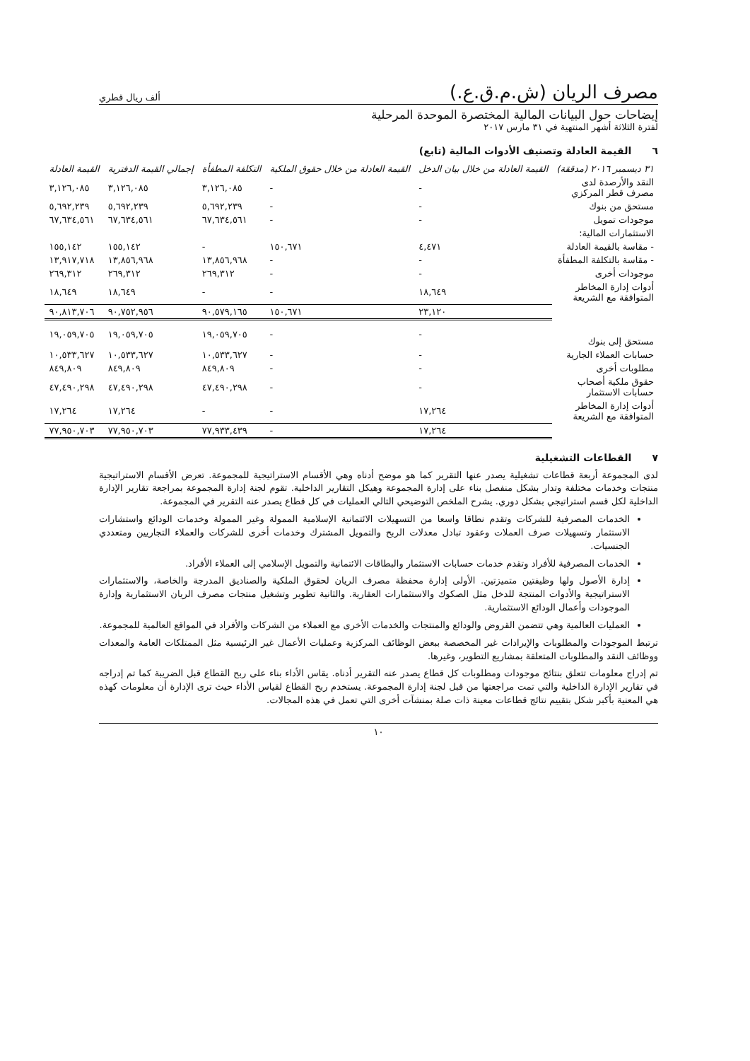مصرف الريان (ش.م.ق.ع.) ألف ريال قطري
إيضاحات حول البيانات المالية المختصرة الموحدة المرحلية
لفترة الثلاثة أشهر المنتهية في ٣١ مارس ٢٠١٧
٦ القيمة العادلة وتصنيف الأدوات المالية (تابع)
| ٣١ ديسمبر ٢٠١٦ (مدققة) | القيمة العادلة من خلال بيان الدخل | القيمة العادلة من خلال حقوق الملكية | التكلفة المطفأة | إجمالي القيمة الدفترية | القيمة العادلة |
| --- | --- | --- | --- | --- | --- |
| النقد والأرصدة لدى مصرف قطر المركزي | - | - | ٣,١٢٦,٠٨٥ | ٣,١٢٦,٠٨٥ | ٣,١٢٦,٠٨٥ |
| مستحق من بنوك | - | - | ٥,٦٩٢,٢٣٩ | ٥,٦٩٢,٢٣٩ | ٥,٦٩٢,٢٣٩ |
| موجودات تمويل | - | - | ٦٧,٦٣٤,٥٦١ | ٦٧,٦٣٤,٥٦١ | ٦٧,٦٣٤,٥٦١ |
| الاستثمارات المالية: | | | | | |
| - مقاسة بالقيمة العادلة | ٤,٤٧١ | ١٥٠,٦٧١ | - | ١٥٥,١٤٢ | ١٥٥,١٤٢ |
| - مقاسة بالتكلفة المطفأة | - | - | ١٣,٨٥٦,٩٦٨ | ١٣,٨٥٦,٩٦٨ | ١٣,٩١٧,٧١٨ |
| موجودات أخرى | - | - | ٢٦٩,٣١٢ | ٢٦٩,٣١٢ | ٢٦٩,٣١٢ |
| أدوات إدارة المخاطر المتوافقة مع الشريعة | ١٨,٦٤٩ | - | - | ١٨,٦٤٩ | ١٨,٦٤٩ |
| | ٢٣,١٢٠ | ١٥٠,٦٧١ | ٩٠,٥٧٩,١٦٥ | ٩٠,٧٥٢,٩٥٦ | ٩٠,٨١٣,٧٠٦ |
| مستحق إلى بنوك | - | - | ١٩,٠٥٩,٧٠٥ | ١٩,٠٥٩,٧٠٥ | ١٩,٠٥٩,٧٠٥ |
| حسابات العملاء الجارية | - | - | ١٠,٥٣٣,٦٢٧ | ١٠,٥٣٣,٦٢٧ | ١٠,٥٣٣,٦٢٧ |
| مطلوبات أخرى | - | - | ٨٤٩,٨٠٩ | ٨٤٩,٨٠٩ | ٨٤٩,٨٠٩ |
| حقوق ملكية أصحاب حسابات الاستثمار | - | - | ٤٧,٤٩٠,٢٩٨ | ٤٧,٤٩٠,٢٩٨ | ٤٧,٤٩٠,٢٩٨ |
| أدوات إدارة المخاطر المتوافقة مع الشريعة | ١٧,٢٦٤ | - | - | ١٧,٢٦٤ | ١٧,٢٦٤ |
| | ١٧,٢٦٤ | - | ٧٧,٩٣٣,٤٣٩ | ٧٧,٩٥٠,٧٠٣ | ٧٧,٩٥٠,٧٠٣ |
٧ القطاعات التشغيلية
لدى المجموعة أربعة قطاعات تشغيلية يصدر عنها التقرير كما هو موضح أدناه وهي الأقسام الاستراتيجية للمجموعة. تعرض الأقسام الاستراتيجية منتجات وخدمات مختلفة وتدار بشكل منفصل بناء على إدارة المجموعة وهيكل التقارير الداخلية. تقوم لجنة إدارة المجموعة بمراجعة تقارير الإدارة الداخلية لكل قسم استراتيجي بشكل دوري. يشرح الملخص التوضيحي التالي العمليات في كل قطاع يصدر عنه التقرير في المجموعة.
الخدمات المصرفية للشركات وتقدم نطاقا واسعا من التسهيلات الائتمانية الإسلامية الممولة وغير الممولة وخدمات الودائع واستشارات الاستثمار وتسهيلات صرف العملات وعقود تبادل معدلات الربح والتمويل المشترك وخدمات أخرى للشركات والعملاء التجاريين ومتعددي الجنسيات.
الخدمات المصرفية للأفراد وتقدم خدمات حسابات الاستثمار والبطاقات الائتمانية والتمويل الإسلامي إلى العملاء الأفراد.
إدارة الأصول ولها وظيفتين متميزتين. الأولى إدارة محفظة مصرف الريان لحقوق الملكية والصناديق المدرجة والخاصة، والاستثمارات الاستراتيجية والأدوات المنتجة للدخل مثل الصكوك والاستثمارات العقارية. والثانية تطوير وتشغيل منتجات مصرف الريان الاستثمارية وإدارة الموجودات وأعمال الودائع الاستثمارية.
العمليات العالمية وهي تتضمن القروض والودائع والمنتجات والخدمات الأخرى مع العملاء من الشركات والأفراد في المواقع العالمية للمجموعة.
ترتبط الموجودات والمطلوبات والإيرادات غير المخصصة ببعض الوظائف المركزية وعمليات الأعمال غير الرئيسية مثل الممتلكات العامة والمعدات ووظائف النقد والمطلوبات المتعلقة بمشاريع التطوير، وغيرها.
تم إدراج معلومات تتعلق بنتائج موجودات ومطلوبات كل قطاع يصدر عنه التقرير أدناه. يقاس الأداء بناء على ربح القطاع قبل الضريبة كما تم إدراجه في تقارير الإدارة الداخلية والتي تمت مراجعتها من قبل لجنة إدارة المجموعة. يستخدم ربح القطاع لقياس الأداء حيث ترى الإدارة أن معلومات كهذه هي المعنية بأكبر شكل بتقييم نتائج قطاعات معينة ذات صلة بمنشآت أخرى التي تعمل في هذه المجالات.
١٠